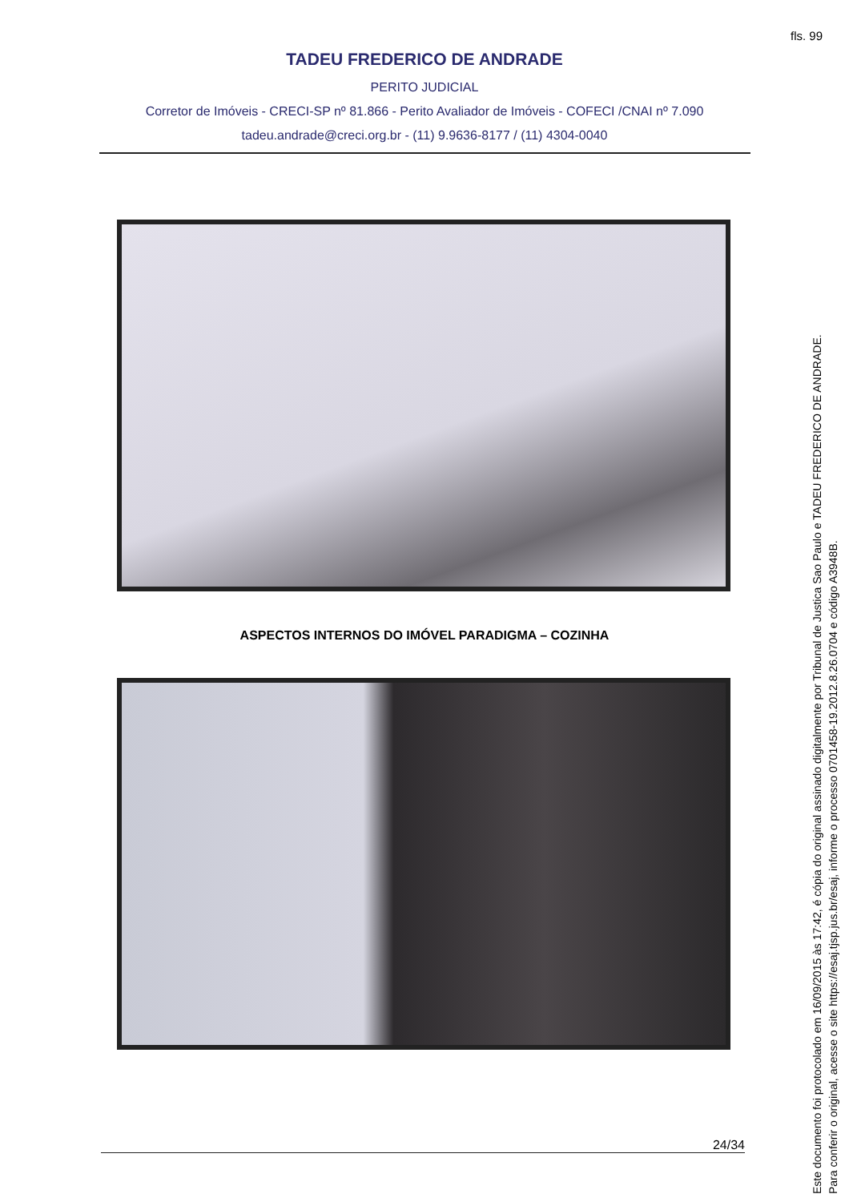fls. 99
TADEU FREDERICO DE ANDRADE
PERITO JUDICIAL
Corretor de Imóveis - CRECI-SP nº 81.866 - Perito Avaliador de Imóveis - COFECI /CNAI nº 7.090
tadeu.andrade@creci.org.br - (11) 9.9636-8177 / (11) 4304-0040
ASPECTOS INTERNOS DO IMÓVEL PARADIGMA – COZINHA
24/34
Este documento foi protocolado em 16/09/2015 às 17:42, é cópia do original assinado digitalmente por Tribunal de Justica Sao Paulo e TADEU FREDERICO DE ANDRADE.
Para conferir o original, acesse o site https://esaj.tjsp.jus.br/esaj, informe o processo 0701458-19.2012.8.26.0704 e código A3948B.